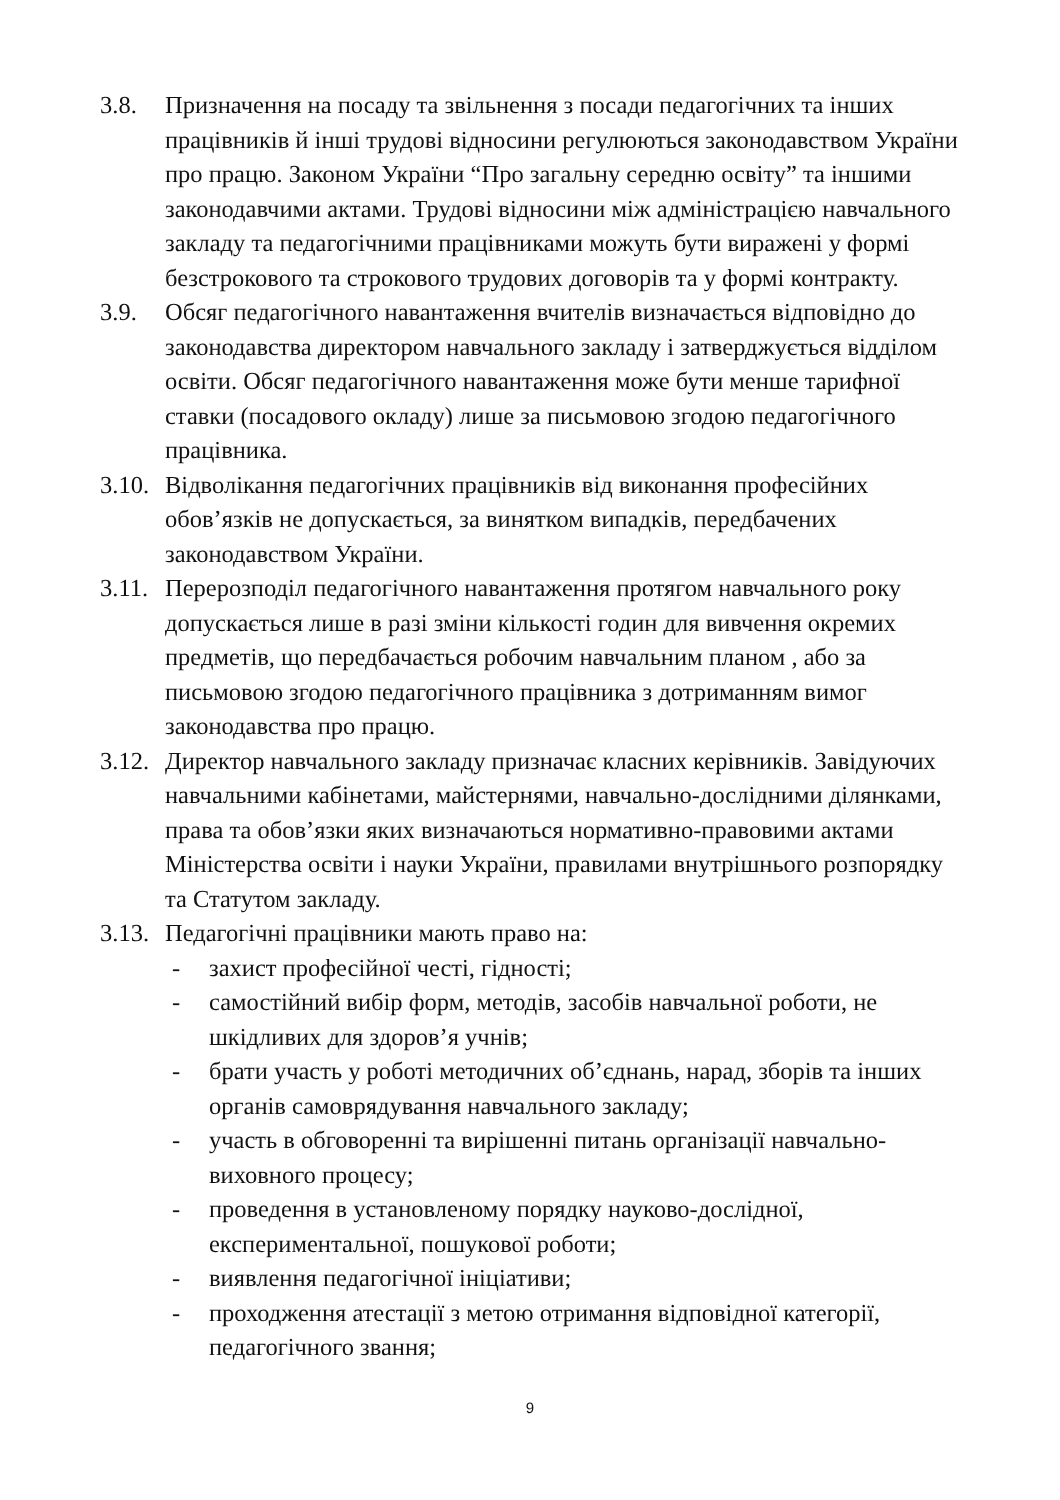3.8. Призначення на посаду та звільнення з посади педагогічних та інших працівників й інші трудові відносини регулюються законодавством України про працю. Законом України “Про загальну середню освіту” та іншими законодавчими актами. Трудові відносини між адміністрацією навчального закладу та педагогічними працівниками можуть бути виражені у формі безстрокового та строкового трудових договорів та у формі контракту.
3.9. Обсяг педагогічного навантаження вчителів визначається відповідно до законодавства директором навчального закладу і затверджується відділом освіти. Обсяг педагогічного навантаження може бути менше тарифної ставки (посадового окладу) лише за письмовою згодою педагогічного працівника.
3.10.
Відволікання педагогічних працівників від виконання професійних обов’язків не допускається, за винятком випадків, передбачених законодавством України.
3.11.
Перерозподіл педагогічного навантаження протягом навчального року допускається лише в разі зміни кількості годин для вивчення окремих предметів, що передбачається робочим навчальним планом , або за письмовою згодою педагогічного працівника з дотриманням вимог законодавства про працю.
3.12.
Директор навчального закладу призначає класних керівників. Завідуючих навчальними кабінетами, майстернями, навчально-дослідними ділянками, права та обов’язки яких визначаються нормативно-правовими актами Міністерства освіти і науки України, правилами внутрішнього розпорядку та Статутом закладу.
3.13.
Педагогічні працівники мають право на:
- захист професійної честі, гідності;
- самостійний вибір форм, методів, засобів навчальної роботи, не шкідливих для здоров’я учнів;
- брати участь у роботі методичних об’єднань, нарад, зборів та інших органів самоврядування навчального закладу;
- участь в обговоренні та вирішенні питань організації навчально-виховного процесу;
- проведення в установленому порядку науково-дослідної, експериментальної, пошукової роботи;
- виявлення педагогічної ініціативи;
- проходження атестації з метою отримання відповідної категорії, педагогічного звання;
9